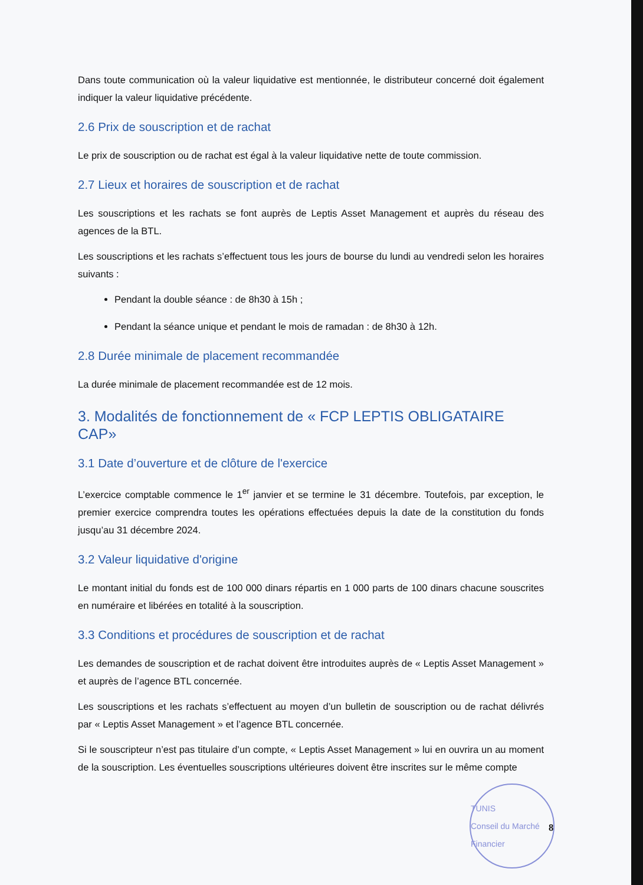Dans toute communication où la valeur liquidative est mentionnée, le distributeur concerné doit également indiquer la valeur liquidative précédente.
2.6 Prix de souscription et de rachat
Le prix de souscription ou de rachat est égal à la valeur liquidative nette de toute commission.
2.7 Lieux et horaires de souscription et de rachat
Les souscriptions et les rachats se font auprès de Leptis Asset Management et auprès du réseau des agences de la BTL.
Les souscriptions et les rachats s’effectuent tous les jours de bourse du lundi au vendredi selon les horaires suivants :
Pendant la double séance : de 8h30 à 15h ;
Pendant la séance unique et pendant le mois de ramadan : de 8h30 à 12h.
2.8 Durée minimale de placement recommandée
La durée minimale de placement recommandée est de 12 mois.
3. Modalités de fonctionnement de « FCP LEPTIS OBLIGATAIRE CAP»
3.1 Date d’ouverture et de clôture de l'exercice
L’exercice comptable commence le 1<sup>er</sup> janvier et se termine le 31 décembre. Toutefois, par exception, le premier exercice comprendra toutes les opérations effectuées depuis la date de la constitution du fonds jusqu’au 31 décembre 2024.
3.2 Valeur liquidative d'origine
Le montant initial du fonds est de 100 000 dinars répartis en 1 000 parts de 100 dinars chacune souscrites en numéraire et libérées en totalité à la souscription.
3.3 Conditions et procédures de souscription et de rachat
Les demandes de souscription et de rachat doivent être introduites auprès de « Leptis Asset Management » et auprès de l’agence BTL concernée.
Les souscriptions et les rachats s’effectuent au moyen d’un bulletin de souscription ou de rachat délivrés par « Leptis Asset Management » et l’agence BTL concernée.
Si le souscripteur n’est pas titulaire d’un compte, « Leptis Asset Management » lui en ouvrira un au moment de la souscription. Les éventuelles souscriptions ultérieures doivent être inscrites sur le même compte
TUNIS
Conseil du Marché Financier
8